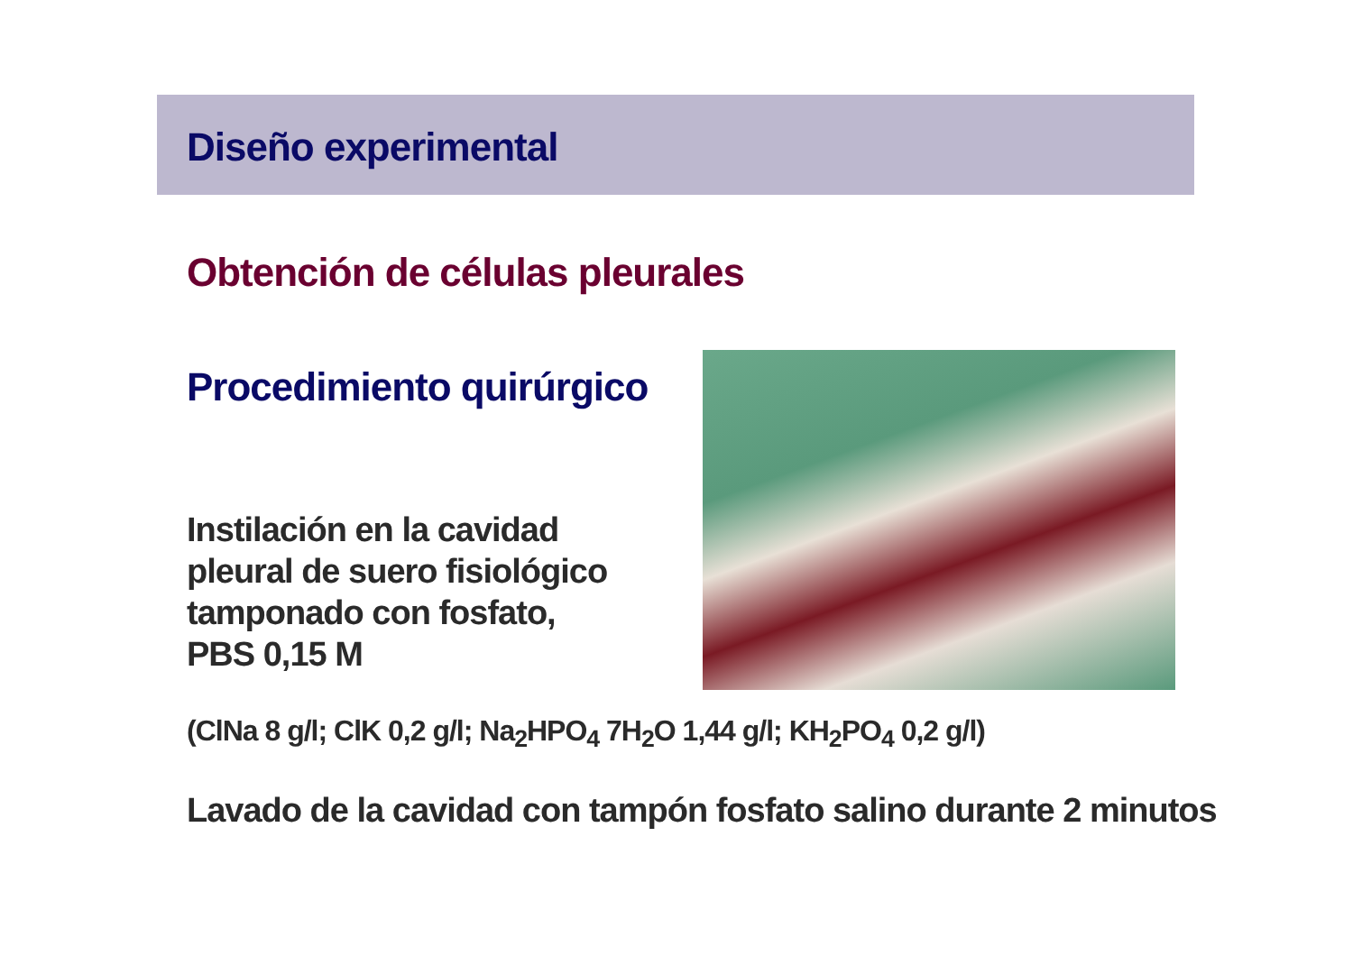Diseño experimental
Obtención de células pleurales
Procedimiento quirúrgico
Instilación en la cavidad
pleural de suero fisiológico
tamponado con fosfato,
PBS 0,15 M
(ClNa 8 g/l; ClK 0,2 g/l; Na<sub>2</sub>HPO<sub>4</sub> 7H<sub>2</sub>O 1,44 g/l; KH<sub>2</sub>PO<sub>4</sub> 0,2 g/l)
Lavado de la cavidad con tampón fosfato salino durante 2 minutos